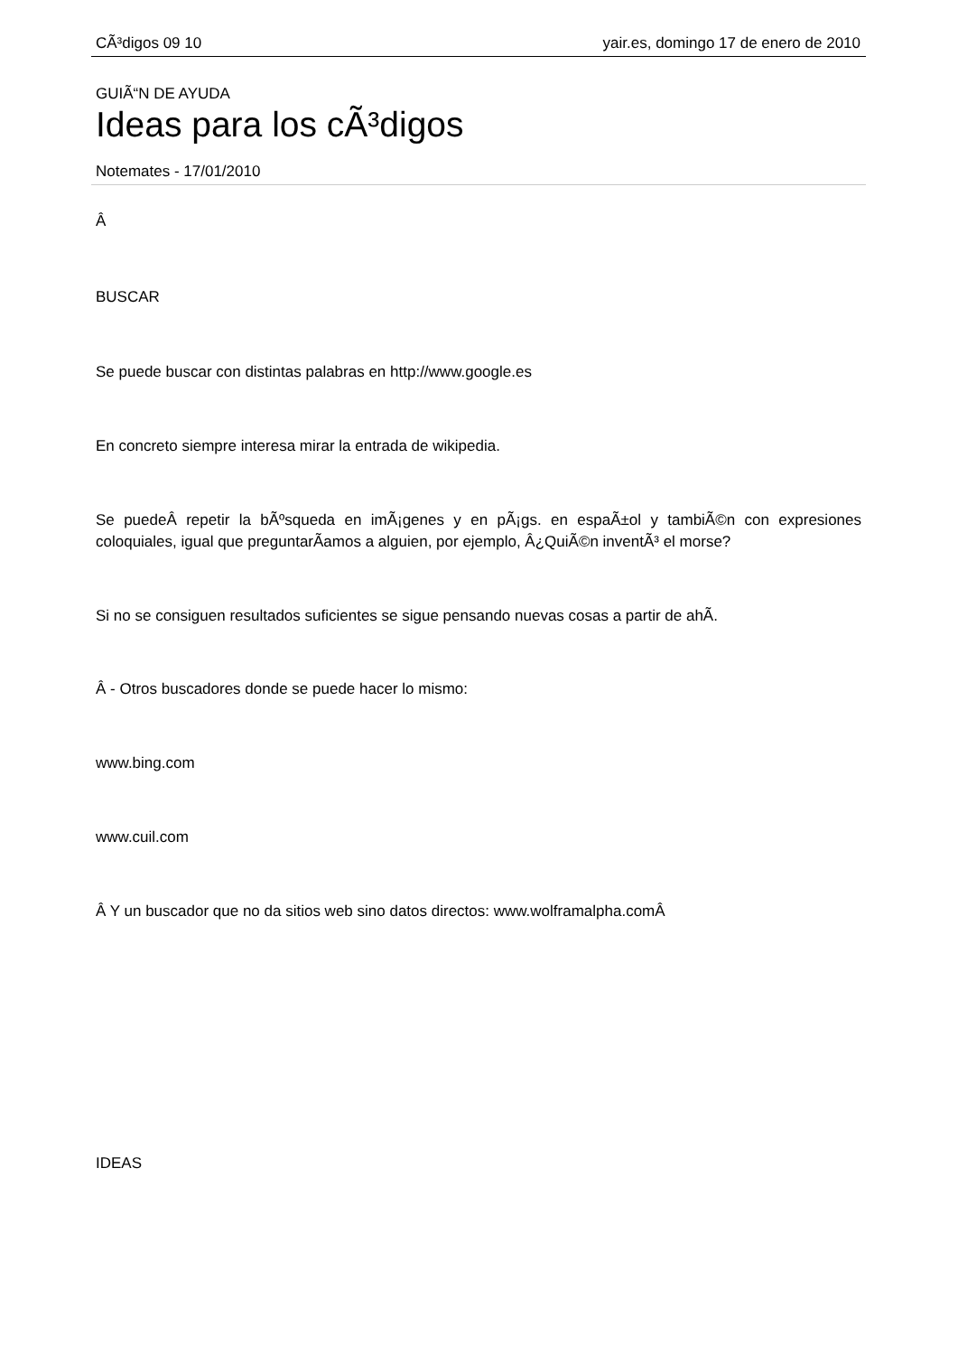CÃ³digos 09 10 yair.es, domingo 17 de enero de 2010
GUIÃ“N DE AYUDA
Ideas para los cÃ³digos
Notemates - 17/01/2010
Â
BUSCAR
Se puede buscar con distintas palabras en http://www.google.es
En concreto siempre interesa mirar la entrada de wikipedia.
Se puedeÂ repetir la bÃºsqueda en imÃ¡genes y en pÃ¡gs. en espaÃ±ol y tambiÃ©n con expresiones coloquiales, igual que preguntarÃ­amos a alguien, por ejemplo, Â¿QuiÃ©n inventÃ³ el morse?
Si no se consiguen resultados suficientes se sigue pensando nuevas cosas a partir de ahÃ­.
Â - Otros buscadores donde se puede hacer lo mismo:
www.bing.com
www.cuil.com
Â Y un buscador que no da sitios web sino datos directos: www.wolframalpha.comÂ
IDEAS